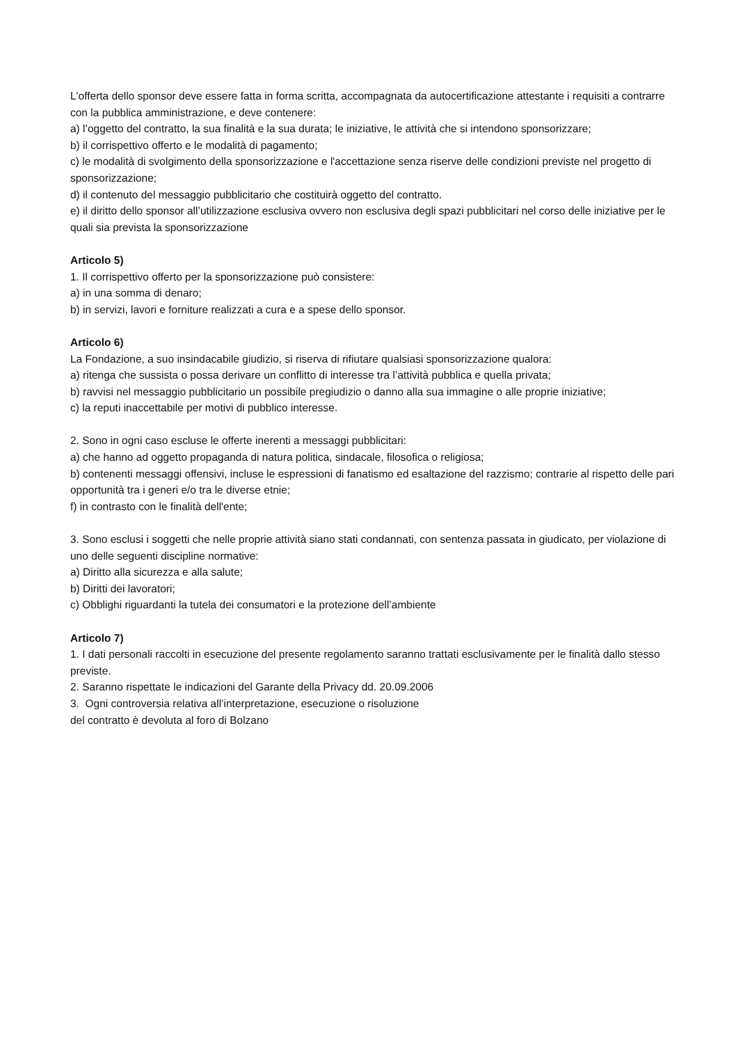L'offerta dello sponsor deve essere fatta in forma scritta, accompagnata da autocertificazione attestante i requisiti a contrarre con la pubblica amministrazione, e deve contenere:
a) l’oggetto del contratto, la sua finalità e la sua durata; le iniziative, le attività che si intendono sponsorizzare;
b) il corrispettivo offerto e le modalità di pagamento;
c) le modalità di svolgimento della sponsorizzazione e l'accettazione senza riserve delle condizioni previste nel progetto di sponsorizzazione;
d) il contenuto del messaggio pubblicitario che costituirà oggetto del contratto.
e) il diritto dello sponsor all’utilizzazione esclusiva ovvero non esclusiva degli spazi pubblicitari nel corso delle iniziative per le quali sia prevista la sponsorizzazione
Articolo 5)
1. Il corrispettivo offerto per la sponsorizzazione può consistere:
a) in una somma di denaro;
b) in servizi, lavori e forniture realizzati a cura e a spese dello sponsor.
Articolo 6)
La Fondazione, a suo insindacabile giudizio, si riserva di rifiutare qualsiasi sponsorizzazione qualora:
a) ritenga che sussista o possa derivare un conflitto di interesse tra l’attività pubblica e quella privata;
b) ravvisi nel messaggio pubblicitario un possibile pregiudizio o danno alla sua immagine o alle proprie iniziative;
c) la reputi inaccettabile per motivi di pubblico interesse.
2. Sono in ogni caso escluse le offerte inerenti a messaggi pubblicitari:
a) che hanno ad oggetto propaganda di natura politica, sindacale, filosofica o religiosa;
b) contenenti messaggi offensivi, incluse le espressioni di fanatismo ed esaltazione del razzismo; contrarie al rispetto delle pari opportunità tra i generi e/o tra le diverse etnie;
f) in contrasto con le finalità dell'ente;
3. Sono esclusi i soggetti che nelle proprie attività siano stati condannati, con sentenza passata in giudicato, per violazione di uno delle seguenti discipline normative:
a) Diritto alla sicurezza e alla salute;
b) Diritti dei lavoratori;
c) Obblighi riguardanti la tutela dei consumatori e la protezione dell’ambiente
Articolo 7)
1. I dati personali raccolti in esecuzione del presente regolamento saranno trattati esclusivamente per le finalità dallo stesso previste.
2. Saranno rispettate le indicazioni del Garante della Privacy dd. 20.09.2006
3. Ogni controversia relativa all’interpretazione, esecuzione o risoluzione
del contratto è devoluta al foro di Bolzano